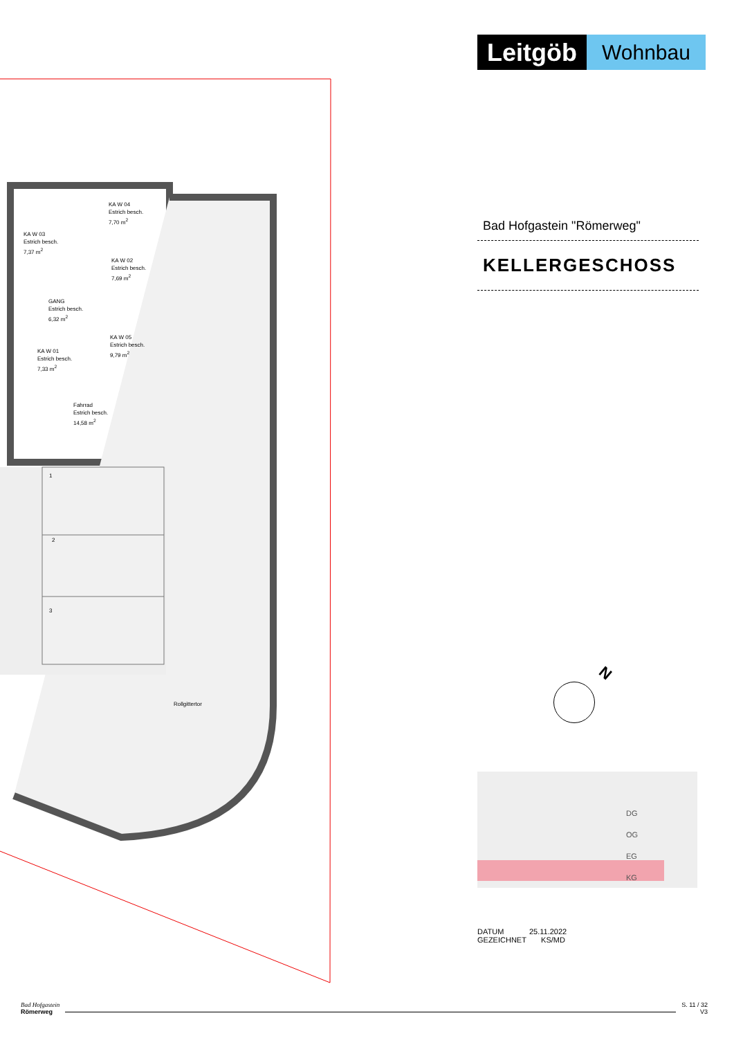KA W 04
Estrich besch.
7,70 m<sup>2</sup>
KA W 03
Estrich besch.
7,37 m<sup>2</sup>
KA W 02
Estrich besch.
7,69 m<sup>2</sup>
GANG
Estrich besch.
6,32 m<sup>2</sup>
KA W 05
Estrich besch.
9,79 m<sup>2</sup>
KA W 01
Estrich besch.
7,33 m<sup>2</sup>
Fahrrad
Estrich besch.
14,58 m<sup>2</sup>
1
2
3
Rollgittertor
Leitgöb
Wohnbau
Bad Hofgastein "Römerweg"
KELLERGESCHOSS
N
DG
OG
EG
KG
DATUM 25.11.2022
GEZEICHNET KS/MD
Bad Hofgastein
Römerweg
S. 11 / 32
V3